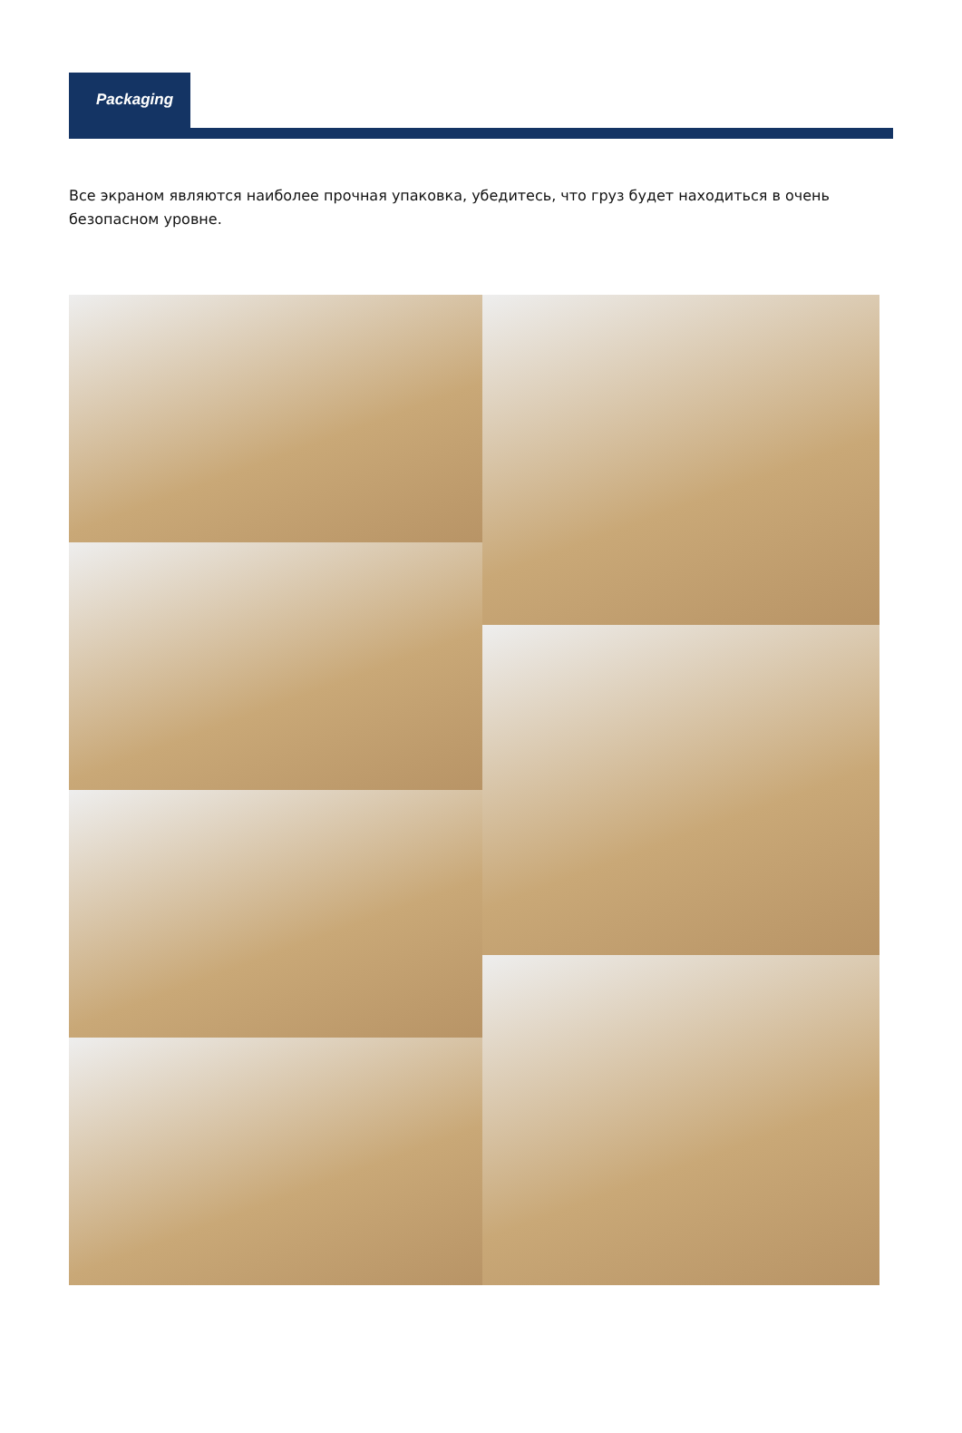Packaging
Все экраном являются наиболее прочная упаковка, убедитесь, что груз будет находиться в очень безопасном уровне.